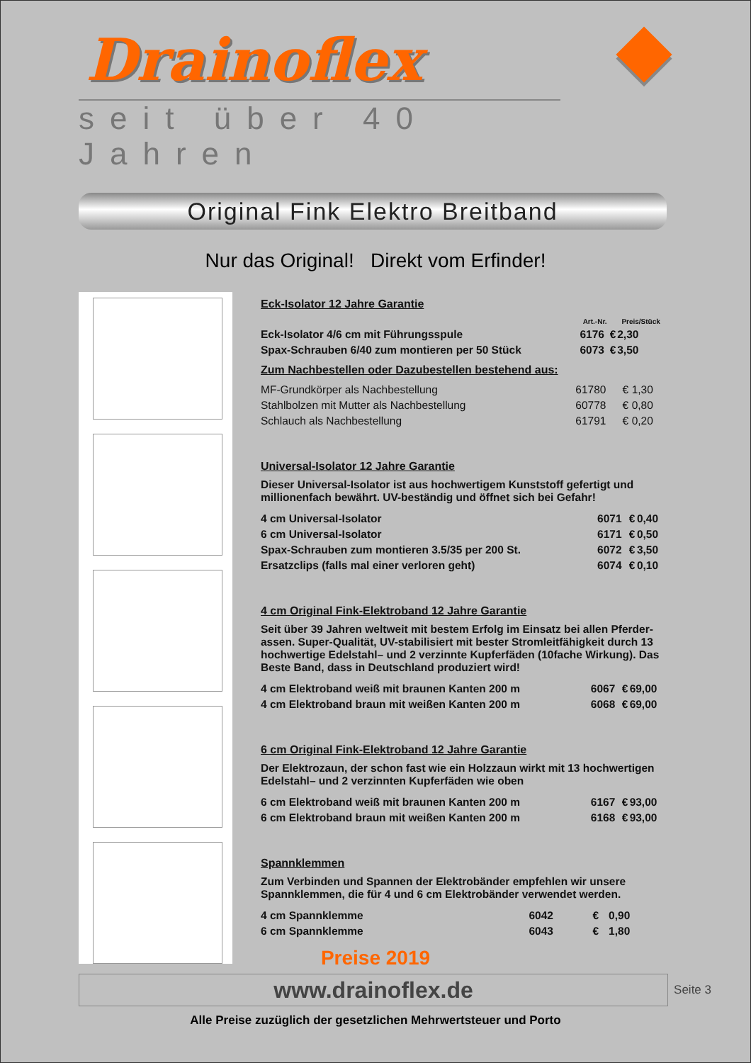Drainoflex
seit über 40 Jahren
Original Fink Elektro Breitband
Nur das Original! Direkt vom Erfinder!
Eck-Isolator 12 Jahre Garantie
| | Art.-Nr. | | Preis/Stück |
| --- | --- | --- | --- |
| Eck-Isolator 4/6 cm mit Führungsspule | 6176 | € | 2,30 |
| Spax-Schrauben 6/40 zum montieren per 50 Stück | 6073 | € | 3,50 |
Zum Nachbestellen oder Dazubestellen bestehend aus:
| MF-Grundkörper als Nachbestellung | 61780 | € | 1,30 |
| Stahlbolzen mit Mutter als Nachbestellung | 60778 | € | 0,80 |
| Schlauch als Nachbestellung | 61791 | € | 0,20 |
Universal-Isolator 12 Jahre Garantie
Dieser Universal-Isolator ist aus hochwertigem Kunststoff gefertigt und millionenfach bewährt. UV-beständig und öffnet sich bei Gefahr!
| 4 cm Universal-Isolator | 6071 | € | 0,40 |
| 6 cm Universal-Isolator | 6171 | € | 0,50 |
| Spax-Schrauben zum montieren 3.5/35 per 200 St. | 6072 | € | 3,50 |
| Ersatzclips (falls mal einer verloren geht) | 6074 | € | 0,10 |
4 cm Original Fink-Elektroband 12 Jahre Garantie
Seit über 39 Jahren weltweit mit bestem Erfolg im Einsatz bei allen Pferder-assen. Super-Qualität, UV-stabilisiert mit bester Stromleitfähigkeit durch 13 hochwertige Edelstahl– und 2 verzinnte Kupferfäden (10fache Wirkung). Das Beste Band, dass in Deutschland produziert wird!
| 4 cm Elektroband weiß mit braunen Kanten 200 m | 6067 | € | 69,00 |
| 4 cm Elektroband braun mit weißen Kanten 200 m | 6068 | € | 69,00 |
6 cm Original Fink-Elektroband 12 Jahre Garantie
Der Elektrozaun, der schon fast wie ein Holzzaun wirkt mit 13 hochwertigen Edelstahl– und 2 verzinnten Kupferfäden wie oben
| 6 cm Elektroband weiß mit braunen Kanten 200 m | 6167 | € | 93,00 |
| 6 cm Elektroband braun mit weißen Kanten 200 m | 6168 | € | 93,00 |
Spannklemmen
Zum Verbinden und Spannen der Elektrobänder empfehlen wir unsere Spannklemmen, die für 4 und 6 cm Elektrobänder verwendet werden.
| 4 cm Spannklemme | 6042 | € | 0,90 |
| 6 cm Spannklemme | 6043 | € | 1,80 |
Preise 2019
www.drainoflex.de Seite 3
Alle Preise zuzüglich der gesetzlichen Mehrwertsteuer und Porto